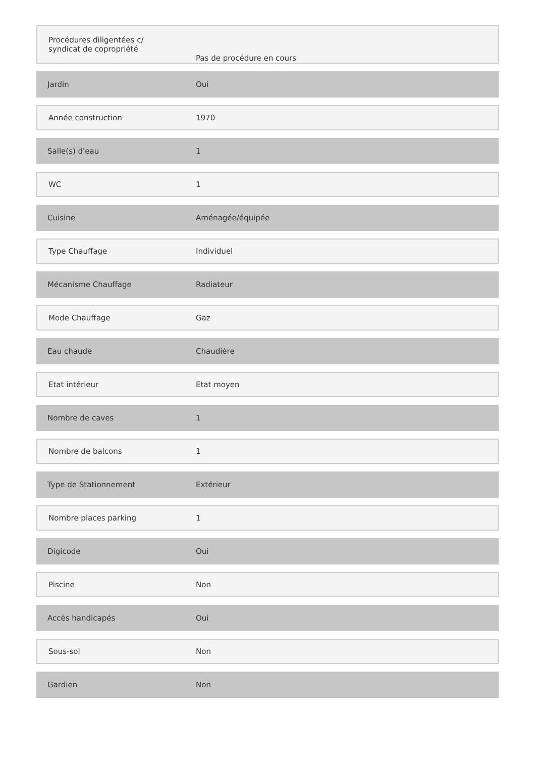| Procédures diligentées c/ syndicat de copropriété | Pas de procédure en cours |
| Jardin | Oui |
| Année construction | 1970 |
| Salle(s) d'eau | 1 |
| WC | 1 |
| Cuisine | Aménagée/équipée |
| Type Chauffage | Individuel |
| Mécanisme Chauffage | Radiateur |
| Mode Chauffage | Gaz |
| Eau chaude | Chaudière |
| Etat intérieur | Etat moyen |
| Nombre de caves | 1 |
| Nombre de balcons | 1 |
| Type de Stationnement | Extérieur |
| Nombre places parking | 1 |
| Digicode | Oui |
| Piscine | Non |
| Accès handicapés | Oui |
| Sous-sol | Non |
| Gardien | Non |